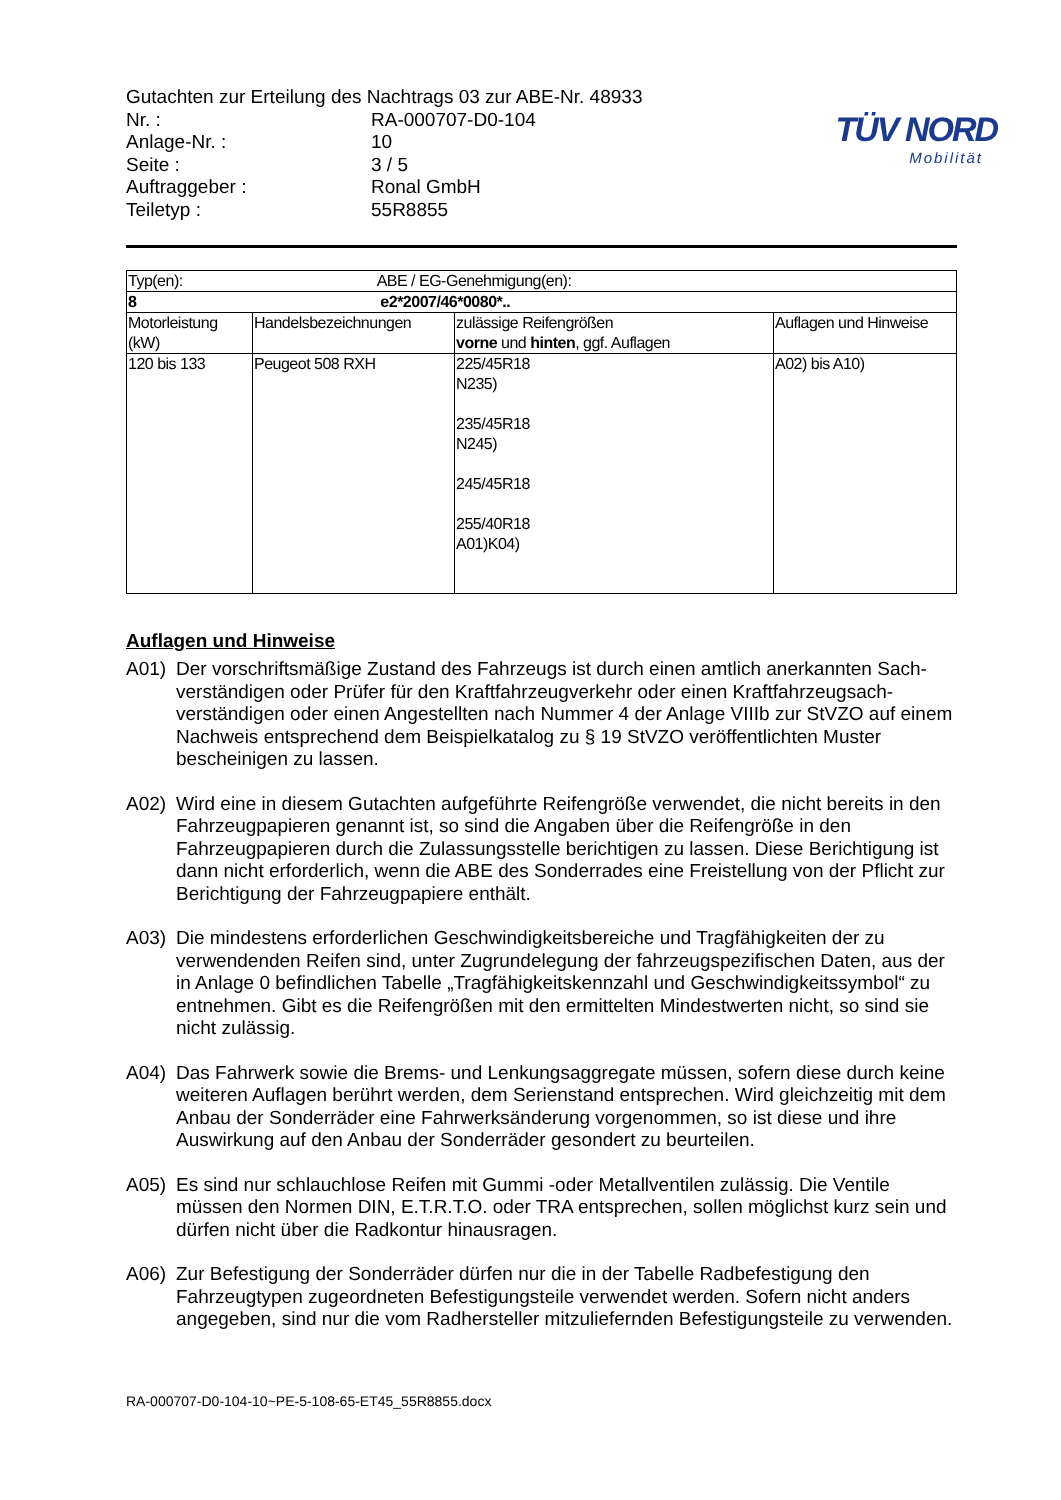Gutachten zur Erteilung des Nachtrags 03 zur ABE-Nr. 48933
Nr. : RA-000707-D0-104
Anlage-Nr. : 10
Seite : 3 / 5
Auftraggeber : Ronal GmbH
Teiletyp : 55R8855
TÜV NORD
Mobilität
| Typ(en): ABE / EG-Genehmigung(en): | | | |
| 8 e2*2007/46*0080*.. | | | |
| Motorleistung (kW) | Handelsbezeichnungen | zulässige Reifengrößen vorne und hinten , ggf. Auflagen | Auflagen und Hinweise |
| 120 bis 133 | Peugeot 508 RXH | 225/45R18 N235) 235/45R18 N245) 245/45R18 255/40R18 A01)K04) | A02) bis A10) |
Auflagen und Hinweise
A01) Der vorschriftsmäßige Zustand des Fahrzeugs ist durch einen amtlich anerkannten Sach-verständigen oder Prüfer für den Kraftfahrzeugverkehr oder einen Kraftfahrzeugsach-verständigen oder einen Angestellten nach Nummer 4 der Anlage VIIIb zur StVZO auf einem Nachweis entsprechend dem Beispielkatalog zu § 19 StVZO veröffentlichten Muster bescheinigen zu lassen.
A02) Wird eine in diesem Gutachten aufgeführte Reifengröße verwendet, die nicht bereits in den Fahrzeugpapieren genannt ist, so sind die Angaben über die Reifengröße in den Fahrzeugpapieren durch die Zulassungsstelle berichtigen zu lassen. Diese Berichtigung ist dann nicht erforderlich, wenn die ABE des Sonderrades eine Freistellung von der Pflicht zur Berichtigung der Fahrzeugpapiere enthält.
A03) Die mindestens erforderlichen Geschwindigkeitsbereiche und Tragfähigkeiten der zu verwendenden Reifen sind, unter Zugrundelegung der fahrzeugspezifischen Daten, aus der in Anlage 0 befindlichen Tabelle „Tragfähigkeitskennzahl und Geschwindigkeitssymbol“ zu entnehmen. Gibt es die Reifengrößen mit den ermittelten Mindestwerten nicht, so sind sie nicht zulässig.
A04) Das Fahrwerk sowie die Brems- und Lenkungsaggregate müssen, sofern diese durch keine weiteren Auflagen berührt werden, dem Serienstand entsprechen. Wird gleichzeitig mit dem Anbau der Sonderräder eine Fahrwerksänderung vorgenommen, so ist diese und ihre Auswirkung auf den Anbau der Sonderräder gesondert zu beurteilen.
A05) Es sind nur schlauchlose Reifen mit Gummi -oder Metallventilen zulässig. Die Ventile müssen den Normen DIN, E.T.R.T.O. oder TRA entsprechen, sollen möglichst kurz sein und dürfen nicht über die Radkontur hinausragen.
A06) Zur Befestigung der Sonderräder dürfen nur die in der Tabelle Radbefestigung den Fahrzeugtypen zugeordneten Befestigungsteile verwendet werden. Sofern nicht anders angegeben, sind nur die vom Radhersteller mitzuliefernden Befestigungsteile zu verwenden.
RA-000707-D0-104-10~PE-5-108-65-ET45_55R8855.docx